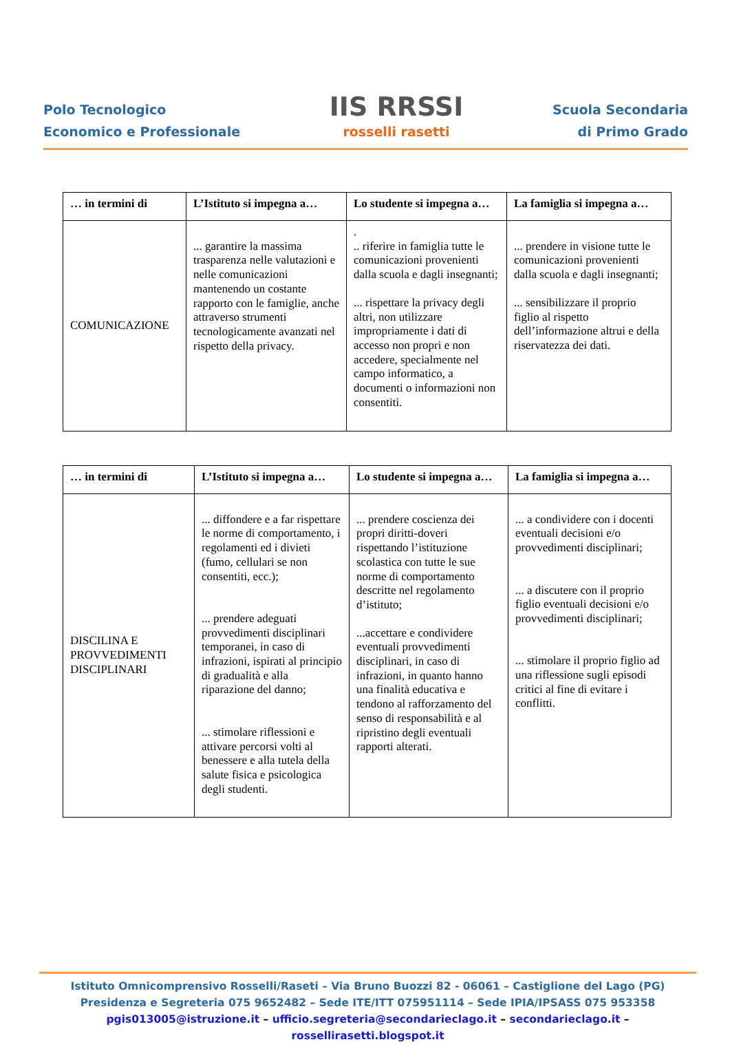Polo Tecnologico
Economico e Professionale
IIS RRSSI
rosselli rasetti
Scuola Secondaria
di Primo Grado
| … in termini di | L’Istituto si impegna a… | Lo studente si impegna a… | La famiglia si impegna a… |
| --- | --- | --- | --- |
| COMUNICAZIONE | ... garantire la massima trasparenza nelle valutazioni e nelle comunicazioni mantenendo un costante rapporto con le famiglie, anche attraverso strumenti tecnologicamente avanzati nel rispetto della privacy. | . .. riferire in famiglia tutte le comunicazioni provenienti dalla scuola e dagli insegnanti; ... rispettare la privacy degli altri, non utilizzare impropriamente i dati di accesso non propri e non accedere, specialmente nel campo informatico, a documenti o informazioni non consentiti. | ... prendere in visione tutte le comunicazioni provenienti dalla scuola e dagli insegnanti; ... sensibilizzare il proprio figlio al rispetto dell’informazione altrui e della riservatezza dei dati. |
| … in termini di | L’Istituto si impegna a… | Lo studente si impegna a… | La famiglia si impegna a… |
| --- | --- | --- | --- |
| DISCILINA E PROVVEDIMENTI DISCIPLINARI | ... diffondere e a far rispettare le norme di comportamento, i regolamenti ed i divieti (fumo, cellulari se non consentiti, ecc.); ... prendere adeguati provvedimenti disciplinari temporanei, in caso di infrazioni, ispirati al principio di gradualità e alla riparazione del danno; ... stimolare riflessioni e attivare percorsi volti al benessere e alla tutela della salute fisica e psicologica degli studenti. | ... prendere coscienza dei propri diritti-doveri rispettando l’istituzione scolastica con tutte le sue norme di comportamento descritte nel regolamento d’istituto; ...accettare e condividere eventuali provvedimenti disciplinari, in caso di infrazioni, in quanto hanno una finalità educativa e tendono al rafforzamento del senso di responsabilità e al ripristino degli eventuali rapporti alterati. | ... a condividere con i docenti eventuali decisioni e/o provvedimenti disciplinari; ... a discutere con il proprio figlio eventuali decisioni e/o provvedimenti disciplinari; ... stimolare il proprio figlio ad una riflessione sugli episodi critici al fine di evitare i conflitti. |
Istituto Omnicomprensivo Rosselli/Raseti – Via Bruno Buozzi 82 - 06061 – Castiglione del Lago (PG)
Presidenza e Segreteria 075 9652482 – Sede ITE/ITT 075951114 – Sede IPIA/IPSASS 075 953358
pgis013005@istruzione.it – ufficio.segreteria@secondarieclago.it – secondarieclago.it – rossellirasetti.blogspot.it